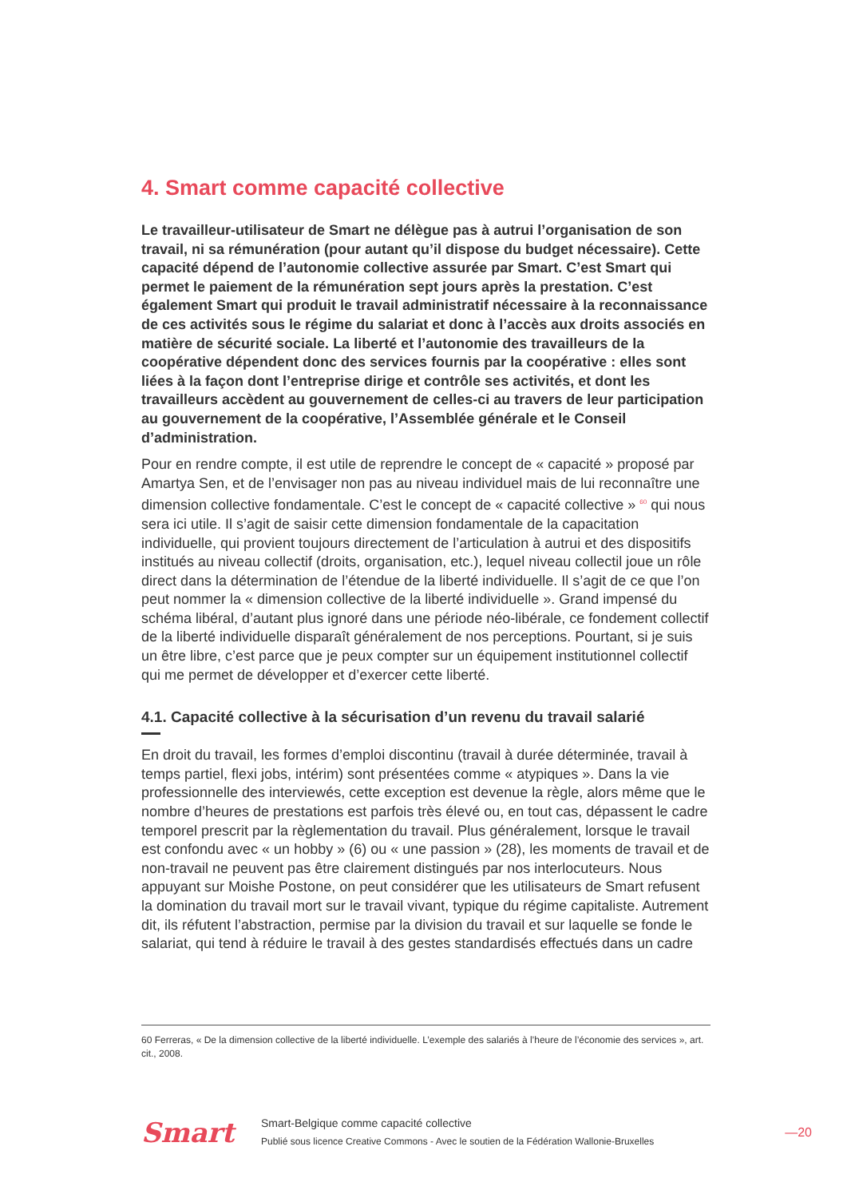4. Smart comme capacité collective
Le travailleur-utilisateur de Smart ne délègue pas à autrui l’organisation de son travail, ni sa rémunération (pour autant qu’il dispose du budget nécessaire). Cette capacité dépend de l’autonomie collective assurée par Smart. C’est Smart qui permet le paiement de la rémunération sept jours après la prestation. C’est également Smart qui produit le travail administratif nécessaire à la reconnaissance de ces activités sous le régime du salariat et donc à l’accès aux droits associés en matière de sécurité sociale. La liberté et l’autonomie des travailleurs de la coopérative dépendent donc des services fournis par la coopérative : elles sont liées à la façon dont l’entreprise dirige et contrôle ses activités, et dont les travailleurs accèdent au gouvernement de celles-ci au travers de leur participation au gouvernement de la coopérative, l’Assemblée générale et le Conseil d’administration.
Pour en rendre compte, il est utile de reprendre le concept de « capacité » proposé par Amartya Sen, et de l’envisager non pas au niveau individuel mais de lui reconnaître une dimension collective fondamentale. C’est le concept de « capacité collective » <sup>60</sup> qui nous sera ici utile. Il s’agit de saisir cette dimension fondamentale de la capacitation individuelle, qui provient toujours directement de l’articulation à autrui et des dispositifs institués au niveau collectif (droits, organisation, etc.), lequel niveau collectil joue un rôle direct dans la détermination de l’étendue de la liberté individuelle. Il s’agit de ce que l’on peut nommer la « dimension collective de la liberté individuelle ». Grand impensé du schéma libéral, d’autant plus ignoré dans une période néo-libérale, ce fondement collectif de la liberté individuelle disparaît généralement de nos perceptions. Pourtant, si je suis un être libre, c’est parce que je peux compter sur un équipement institutionnel collectif qui me permet de développer et d’exercer cette liberté.
4.1. Capacité collective à la sécurisation d’un revenu du travail salarié
En droit du travail, les formes d’emploi discontinu (travail à durée déterminée, travail à temps partiel, flexi jobs, intérim) sont présentées comme « atypiques ». Dans la vie professionnelle des interviewés, cette exception est devenue la règle, alors même que le nombre d’heures de prestations est parfois très élevé ou, en tout cas, dépassent le cadre temporel prescrit par la règlementation du travail. Plus généralement, lorsque le travail est confondu avec « un hobby » (6) ou « une passion » (28), les moments de travail et de non-travail ne peuvent pas être clairement distingués par nos interlocuteurs. Nous appuyant sur Moishe Postone, on peut considérer que les utilisateurs de Smart refusent la domination du travail mort sur le travail vivant, typique du régime capitaliste. Autrement dit, ils réfutent l’abstraction, permise par la division du travail et sur laquelle se fonde le salariat, qui tend à réduire le travail à des gestes standardisés effectués dans un cadre
60 Ferreras, « De la dimension collective de la liberté individuelle. L’exemple des salariés à l’heure de l’économie des services », art. cit., 2008.
Smart
Smart-Belgique comme capacité collective
Publié sous licence Creative Commons - Avec le soutien de la Fédération Wallonie-Bruxelles
—20